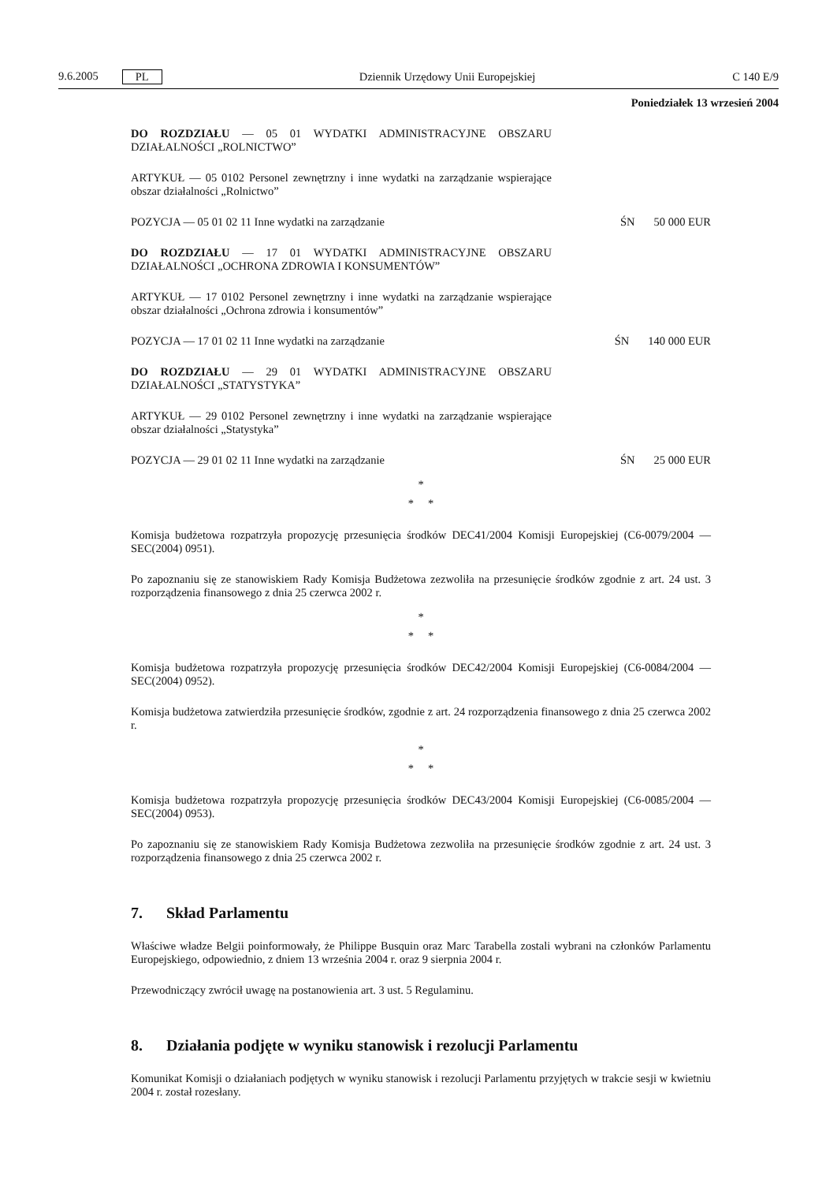9.6.2005 PL
Dziennik Urzędowy Unii Europejskiej C 140 E/9
Poniedziałek 13 wrzesień 2004
DO ROZDZIAŁU — 05 01 WYDATKI ADMINISTRACYJNE OBSZARU DZIAŁALNOŚCI „ROLNICTWO”
ARTYKUŁ — 05 0102 Personel zewnętrzny i inne wydatki na zarządzanie wspierające obszar działalności „Rolnictwo”
POZYCJA — 05 01 02 11 Inne wydatki na zarządzanie ŚN 50 000 EUR
DO ROZDZIAŁU — 17 01 WYDATKI ADMINISTRACYJNE OBSZARU DZIAŁALNOŚCI „OCHRONA ZDROWIA I KONSUMENTÓW”
ARTYKUŁ — 17 0102 Personel zewnętrzny i inne wydatki na zarządzanie wspierające obszar działalności „Ochrona zdrowia i konsumentów”
POZYCJA — 17 01 02 11 Inne wydatki na zarządzanie ŚN 140 000 EUR
DO ROZDZIAŁU — 29 01 WYDATKI ADMINISTRACYJNE OBSZARU DZIAŁALNOŚCI „STATYSTYKA”
ARTYKUŁ — 29 0102 Personel zewnętrzny i inne wydatki na zarządzanie wspierające obszar działalności „Statystyka”
POZYCJA — 29 01 02 11 Inne wydatki na zarządzanie ŚN 25 000 EUR
*
* *
Komisja budżetowa rozpatrzyła propozycję przesunięcia środków DEC41/2004 Komisji Europejskiej (C6-0079/2004 — SEC(2004) 0951).
Po zapoznaniu się ze stanowiskiem Rady Komisja Budżetowa zezwoliła na przesunięcie środków zgodnie z art. 24 ust. 3 rozporządzenia finansowego z dnia 25 czerwca 2002 r.
*
* *
Komisja budżetowa rozpatrzyła propozycję przesunięcia środków DEC42/2004 Komisji Europejskiej (C6-0084/2004 — SEC(2004) 0952).
Komisja budżetowa zatwierdziła przesunięcie środków, zgodnie z art. 24 rozporządzenia finansowego z dnia 25 czerwca 2002 r.
*
* *
Komisja budżetowa rozpatrzyła propozycję przesunięcia środków DEC43/2004 Komisji Europejskiej (C6-0085/2004 — SEC(2004) 0953).
Po zapoznaniu się ze stanowiskiem Rady Komisja Budżetowa zezwoliła na przesunięcie środków zgodnie z art. 24 ust. 3 rozporządzenia finansowego z dnia 25 czerwca 2002 r.
7. Skład Parlamentu
Właściwe władze Belgii poinformowały, że Philippe Busquin oraz Marc Tarabella zostali wybrani na członków Parlamentu Europejskiego, odpowiednio, z dniem 13 września 2004 r. oraz 9 sierpnia 2004 r.
Przewodniczący zwrócił uwagę na postanowienia art. 3 ust. 5 Regulaminu.
8. Działania podjęte w wyniku stanowisk i rezolucji Parlamentu
Komunikat Komisji o działaniach podjętych w wyniku stanowisk i rezolucji Parlamentu przyjętych w trakcie sesji w kwietniu 2004 r. został rozesłany.